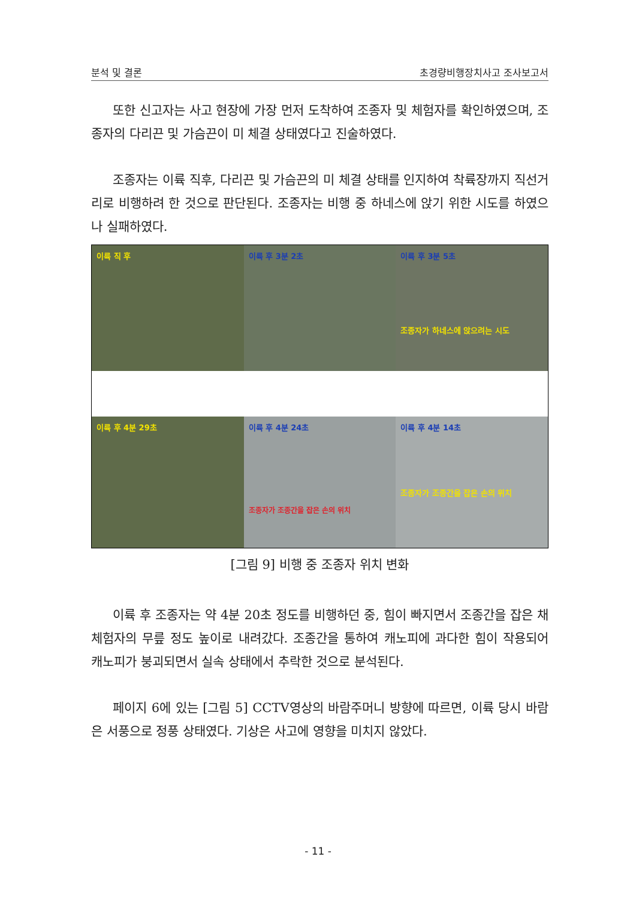분석 및 결론 초경량비행장치사고 조사보고서
또한 신고자는 사고 현장에 가장 먼저 도착하여 조종자 및 체험자를 확인하였으며, 조종자의 다리끈 및 가슴끈이 미 체결 상태였다고 진술하였다.
조종자는 이륙 직후, 다리끈 및 가슴끈의 미 체결 상태를 인지하여 착륙장까지 직선거리로 비행하려 한 것으로 판단된다. 조종자는 비행 중 하네스에 앉기 위한 시도를 하였으나 실패하였다.
이륙 직 후
이륙 후 3분 2초
이륙 후 3분 5초
조종자가 하네스에 앉으려는 시도
이륙 후 4분 29초
이륙 후 4분 24초
조종자가 조종간을 잡은 손의 위치
이륙 후 4분 14초
조종자가 조종간을 잡은 손의 위치
[그림 9] 비행 중 조종자 위치 변화
이륙 후 조종자는 약 4분 20초 정도를 비행하던 중, 힘이 빠지면서 조종간을 잡은 채 체험자의 무릎 정도 높이로 내려갔다. 조종간을 통하여 캐노피에 과다한 힘이 작용되어 캐노피가 붕괴되면서 실속 상태에서 추락한 것으로 분석된다.
페이지 6에 있는 [그림 5] CCTV영상의 바람주머니 방향에 따르면, 이륙 당시 바람은 서풍으로 정풍 상태였다. 기상은 사고에 영향을 미치지 않았다.
- 11 -